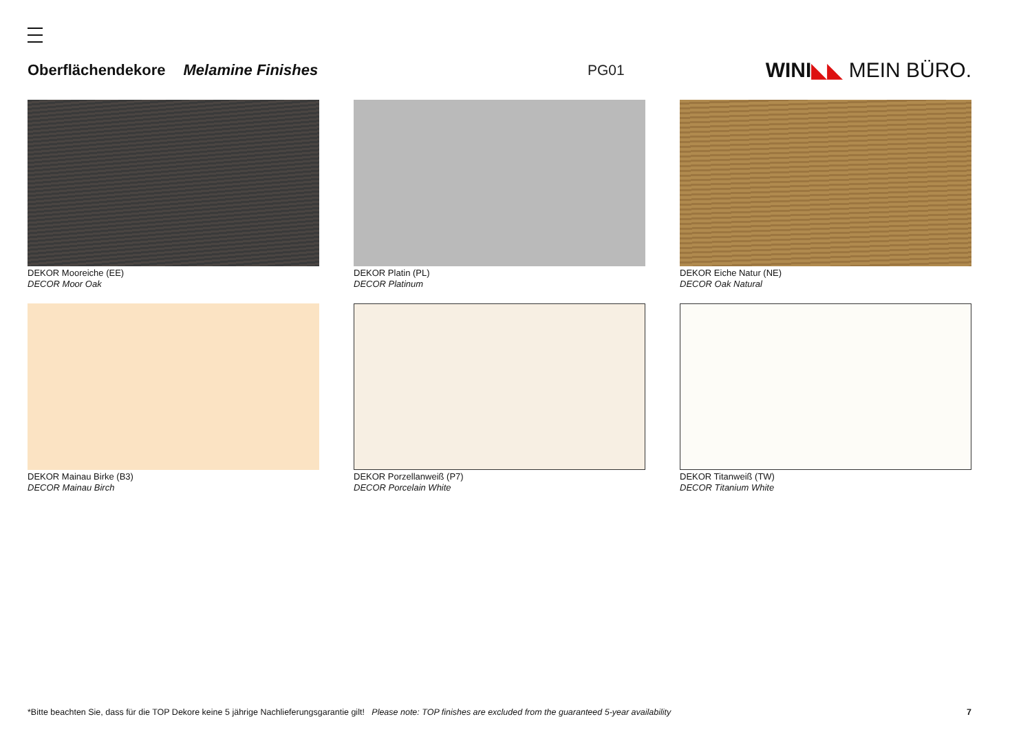Oberflächendekore Melamine Finishes PG01 WINI◣◣ MEIN BÜRO.
DEKOR Mooreiche (EE)
DECOR Moor Oak
DEKOR Platin (PL)
DECOR Platinum
DEKOR Eiche Natur (NE)
DECOR Oak Natural
DEKOR Mainau Birke (B3)
DECOR Mainau Birch
DEKOR Porzellanweiß (P7)
DECOR Porcelain White
DEKOR Titanweiß (TW)
DECOR Titanium White
*Bitte beachten Sie, dass für die TOP Dekore keine 5 jährige Nachlieferungsgarantie gilt! Please note: TOP finishes are excluded from the guaranteed 5-year availability 7